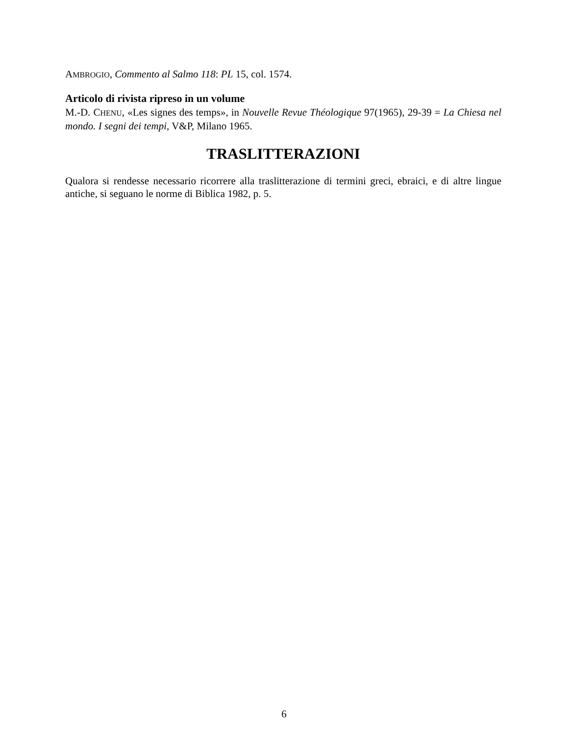AMBROGIO, Commento al Salmo 118: PL 15, col. 1574.
Articolo di rivista ripreso in un volume
M.-D. CHENU, «Les signes des temps», in Nouvelle Revue Théologique 97(1965), 29-39 = La Chiesa nel mondo. I segni dei tempi, V&P, Milano 1965.
TRASLITTERAZIONI
Qualora si rendesse necessario ricorrere alla traslitterazione di termini greci, ebraici, e di altre lingue antiche, si seguano le norme di Biblica 1982, p. 5.
6